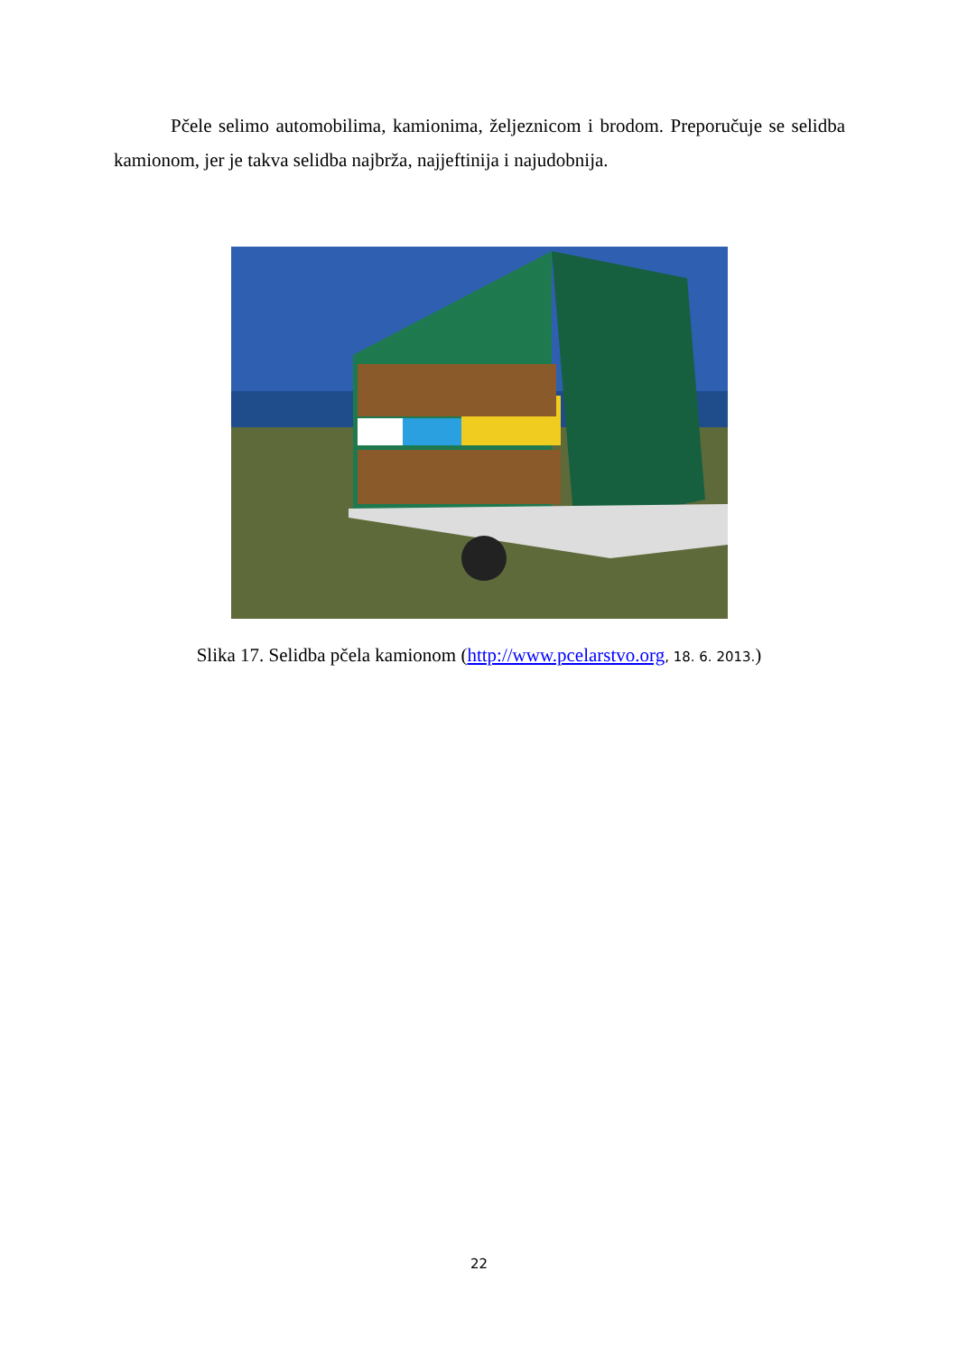Pčele selimo automobilima, kamionima, željeznicom i brodom. Preporučuje se selidba kamionom, jer je takva selidba najbrža, najjeftinija i najudobnija.
Slika 17. Selidba pčela kamionom (http://www.pcelarstvo.org, 18. 6. 2013.)
22